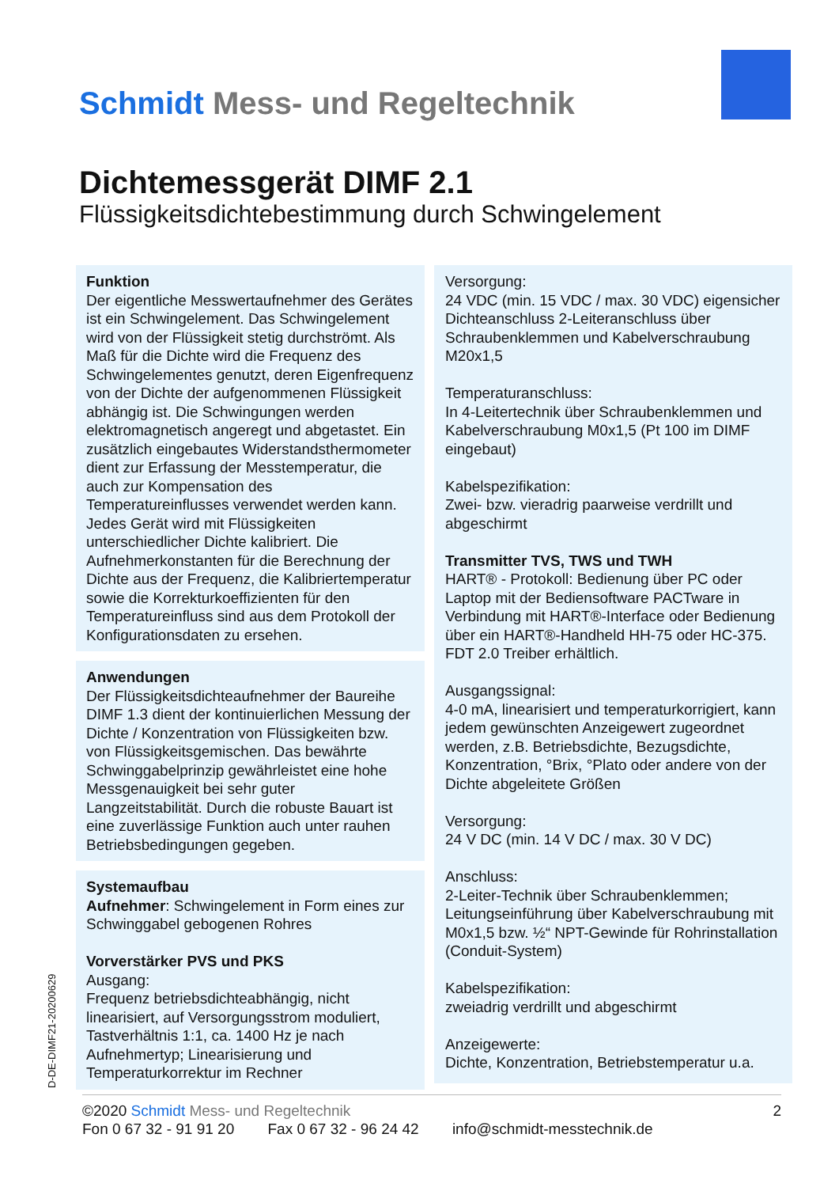Schmidt Mess- und Regeltechnik
Dichtemessgerät DIMF 2.1
Flüssigkeitsdichtebestimmung durch Schwingelement
Funktion
Der eigentliche Messwertaufnehmer des Gerätes ist ein Schwingelement. Das Schwingelement wird von der Flüssigkeit stetig durchströmt. Als Maß für die Dichte wird die Frequenz des Schwingelementes genutzt, deren Eigenfrequenz von der Dichte der aufgenommenen Flüssigkeit abhängig ist. Die Schwingungen werden elektromagnetisch angeregt und abgetastet. Ein zusätzlich eingebautes Widerstandsthermometer dient zur Erfassung der Messtemperatur, die auch zur Kompensation des Temperatureinflusses verwendet werden kann. Jedes Gerät wird mit Flüssigkeiten unterschiedlicher Dichte kalibriert. Die Aufnehmerkonstanten für die Berechnung der Dichte aus der Frequenz, die Kalibriertemperatur sowie die Korrekturkoeffizienten für den Temperatureinfluss sind aus dem Protokoll der Konfigurationsdaten zu ersehen.
Anwendungen
Der Flüssigkeitsdichteaufnehmer der Baureihe DIMF 1.3 dient der kontinuierlichen Messung der Dichte / Konzentration von Flüssigkeiten bzw. von Flüssigkeitsgemischen. Das bewährte Schwinggabelprinzip gewährleistet eine hohe Messgenauigkeit bei sehr guter Langzeitstabilität. Durch die robuste Bauart ist eine zuverlässige Funktion auch unter rauhen Betriebsbedingungen gegeben.
Systemaufbau
Aufnehmer: Schwingelement in Form eines zur Schwinggabel gebogenen Rohres
Vorverstärker PVS und PKS
Ausgang:
Frequenz betriebsdichteabhängig, nicht linearisiert, auf Versorgungsstrom moduliert, Tastverhältnis 1:1, ca. 1400 Hz je nach Aufnehmertyp; Linearisierung und Temperaturkorrektur im Rechner
Versorgung:
24 VDC (min. 15 VDC / max. 30 VDC) eigensicher
Dichteanschluss 2-Leiteranschluss über Schraubenklemmen und Kabelverschraubung M20x1,5
Temperaturanschluss:
In 4-Leitertechnik über Schraubenklemmen und Kabelverschraubung M0x1,5 (Pt 100 im DIMF eingebaut)
Kabelspezifikation:
Zwei- bzw. vieradrig paarweise verdrillt und abgeschirmt
Transmitter TVS, TWS und TWH
HART® - Protokoll: Bedienung über PC oder Laptop mit der Bediensoftware PACTware in Verbindung mit HART®-Interface oder Bedienung über ein HART®-Handheld HH-75 oder HC-375. FDT 2.0 Treiber erhältlich.
Ausgangssignal:
4-0 mA, linearisiert und temperaturkorrigiert, kann jedem gewünschten Anzeigewert zugeordnet werden, z.B. Betriebsdichte, Bezugsdichte, Konzentration, °Brix, °Plato oder andere von der Dichte abgeleitete Größen
Versorgung:
24 V DC (min. 14 V DC / max. 30 V DC)
Anschluss:
2-Leiter-Technik über Schraubenklemmen; Leitungseinführung über Kabelverschraubung mit M0x1,5 bzw. ½“ NPT-Gewinde für Rohrinstallation (Conduit-System)
Kabelspezifikation:
zweiadrig verdrillt und abgeschirmt
Anzeigewerte:
Dichte, Konzentration, Betriebstemperatur u.a.
D-DE-DIMF21-20200629
©2020 Schmidt Mess- und Regeltechnik 2
Fon 0 67 32 - 91 91 20 Fax 0 67 32 - 96 24 42 info@schmidt-messtechnik.de